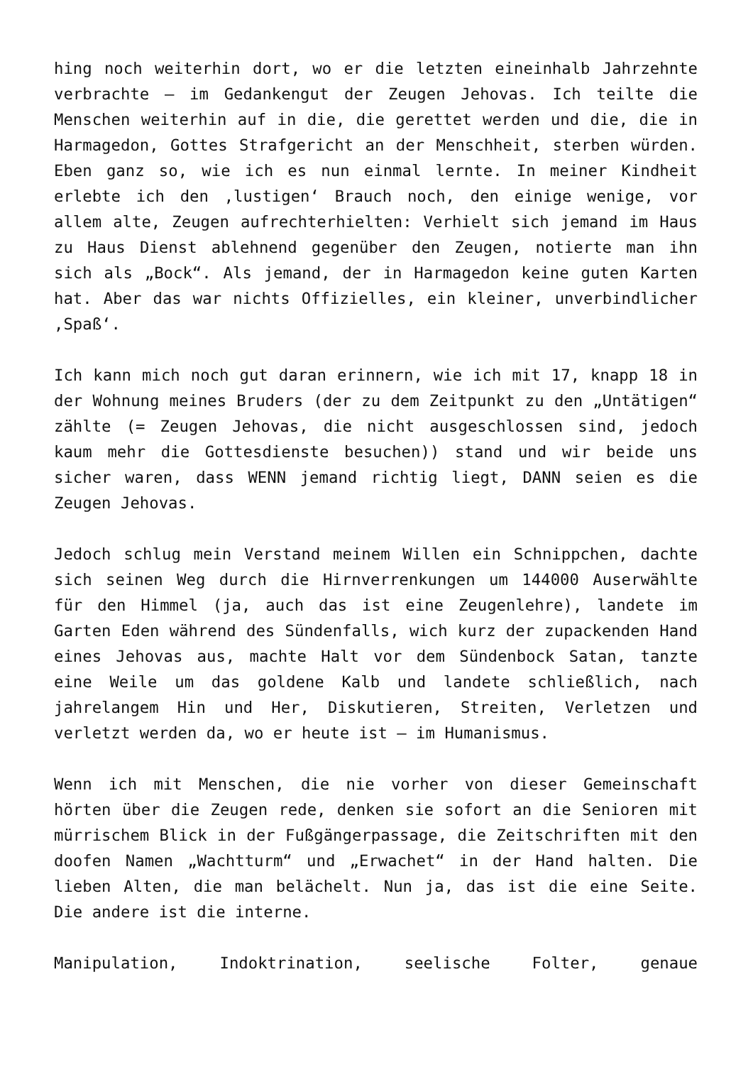hing noch weiterhin dort, wo er die letzten eineinhalb Jahrzehnte verbrachte – im Gedankengut der Zeugen Jehovas. Ich teilte die Menschen weiterhin auf in die, die gerettet werden und die, die in Harmagedon, Gottes Strafgericht an der Menschheit, sterben würden. Eben ganz so, wie ich es nun einmal lernte. In meiner Kindheit erlebte ich den ‚lustigen‘ Brauch noch, den einige wenige, vor allem alte, Zeugen aufrechterhielten: Verhielt sich jemand im Haus zu Haus Dienst ablehnend gegenüber den Zeugen, notierte man ihn sich als „Bock“. Als jemand, der in Harmagedon keine guten Karten hat. Aber das war nichts Offizielles, ein kleiner, unverbindlicher ‚Spaß‘.
Ich kann mich noch gut daran erinnern, wie ich mit 17, knapp 18 in der Wohnung meines Bruders (der zu dem Zeitpunkt zu den „Untätigen“ zählte (= Zeugen Jehovas, die nicht ausgeschlossen sind, jedoch kaum mehr die Gottesdienste besuchen)) stand und wir beide uns sicher waren, dass WENN jemand richtig liegt, DANN seien es die Zeugen Jehovas.
Jedoch schlug mein Verstand meinem Willen ein Schnippchen, dachte sich seinen Weg durch die Hirnverrenkungen um 144000 Auserwählte für den Himmel (ja, auch das ist eine Zeugenlehre), landete im Garten Eden während des Sündenfalls, wich kurz der zupackenden Hand eines Jehovas aus, machte Halt vor dem Sündenbock Satan, tanzte eine Weile um das goldene Kalb und landete schließlich, nach jahrelangem Hin und Her, Diskutieren, Streiten, Verletzen und verletzt werden da, wo er heute ist – im Humanismus.
Wenn ich mit Menschen, die nie vorher von dieser Gemeinschaft hörten über die Zeugen rede, denken sie sofort an die Senioren mit mürrischem Blick in der Fußgängerpassage, die Zeitschriften mit den doofen Namen „Wachtturm“ und „Erwachet“ in der Hand halten. Die lieben Alten, die man belächelt. Nun ja, das ist die eine Seite. Die andere ist die interne.
Manipulation, Indoktrination, seelische Folter, genaue